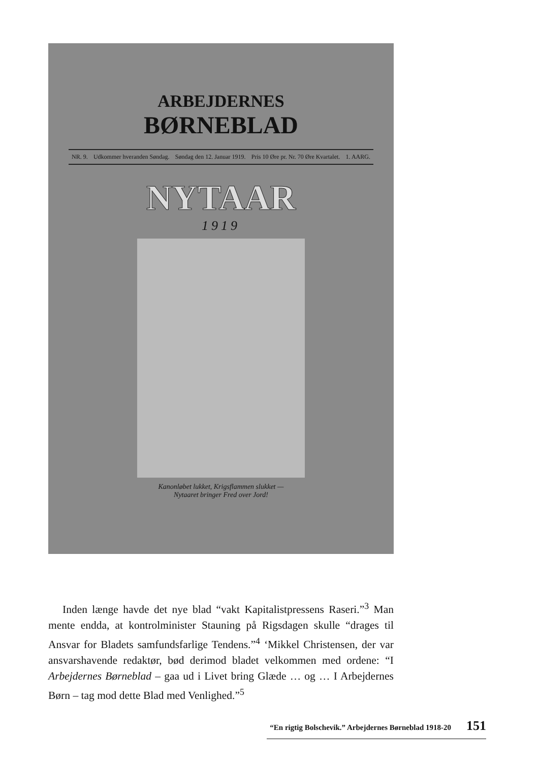ARBEJDERNES
BØRNEBLAD
NR. 9. Udkommer hveranden Søndag. Søndag den 12. Januar 1919. Pris 10 Øre pr. Nr. 70 Øre Kvartalet. 1. AARG.
NYTAAR
1919
Kanonløbet lukket, Krigsflammen slukket —
Nytaaret bringer Fred over Jord!
Inden længe havde det nye blad “vakt Kapitalistpressens Raseri.”<sup>3</sup> Man mente endda, at kontrolminister Stauning på Rigsdagen skulle “drages til Ansvar for Bladets samfundsfarlige Tendens.”<sup>4</sup> ‘Mikkel Christensen, der var ansvarshavende redaktør, bød derimod bladet velkommen med ordene: “I Arbejdernes Børneblad – gaa ud i Livet bring Glæde … og … I Arbejdernes Børn – tag mod dette Blad med Venlighed.”<sup>5</sup>
“En rigtig Bolschevik.” Arbejdernes Børneblad 1918-20 151